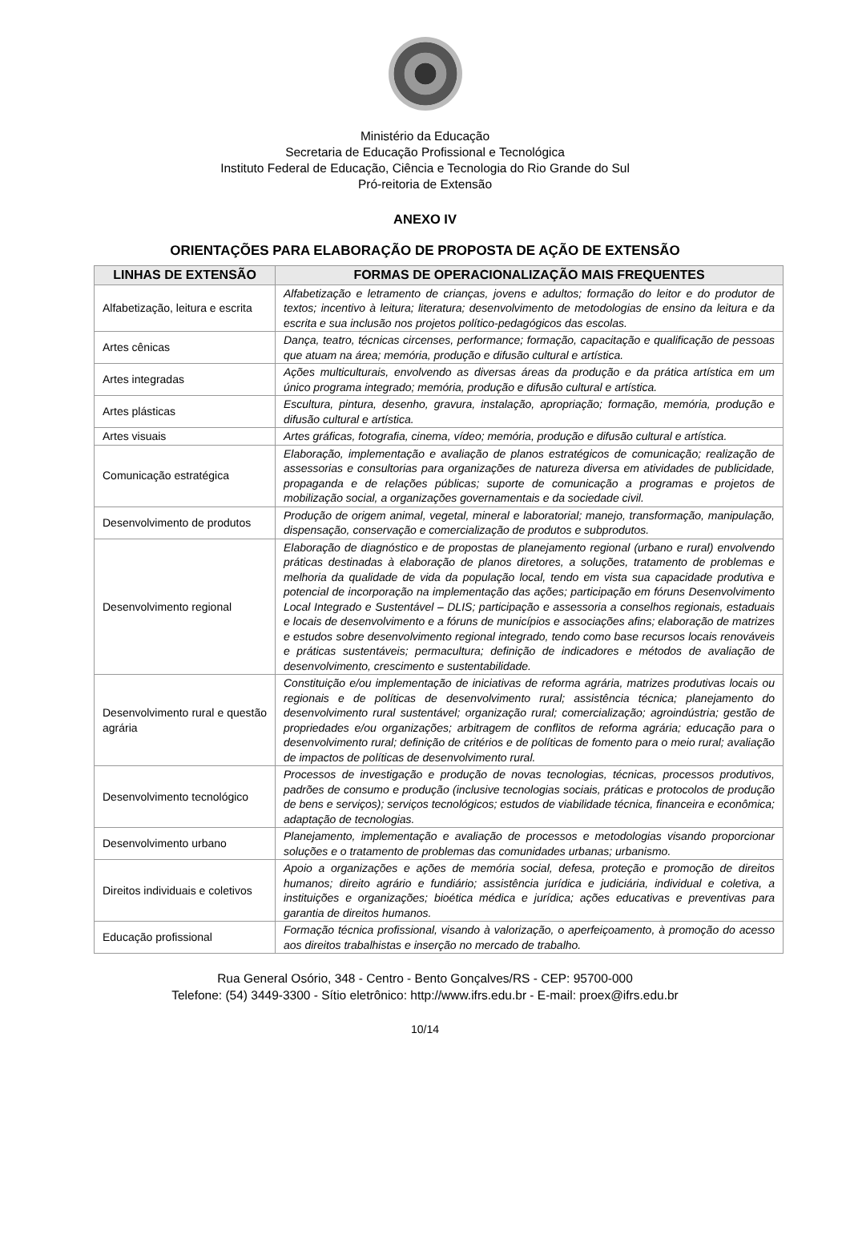Ministério da Educação
Secretaria de Educação Profissional e Tecnológica
Instituto Federal de Educação, Ciência e Tecnologia do Rio Grande do Sul
Pró-reitoria de Extensão
ANEXO IV
ORIENTAÇÕES PARA ELABORAÇÃO DE PROPOSTA DE AÇÃO DE EXTENSÃO
| LINHAS DE EXTENSÃO | FORMAS DE OPERACIONALIZAÇÃO MAIS FREQUENTES |
| --- | --- |
| Alfabetização, leitura e escrita | Alfabetização e letramento de crianças, jovens e adultos; formação do leitor e do produtor de textos; incentivo à leitura; literatura; desenvolvimento de metodologias de ensino da leitura e da escrita e sua inclusão nos projetos político-pedagógicos das escolas. |
| Artes cênicas | Dança, teatro, técnicas circenses, performance; formação, capacitação e qualificação de pessoas que atuam na área; memória, produção e difusão cultural e artística. |
| Artes integradas | Ações multiculturais, envolvendo as diversas áreas da produção e da prática artística em um único programa integrado; memória, produção e difusão cultural e artística. |
| Artes plásticas | Escultura, pintura, desenho, gravura, instalação, apropriação; formação, memória, produção e difusão cultural e artística. |
| Artes visuais | Artes gráficas, fotografia, cinema, vídeo; memória, produção e difusão cultural e artística. |
| Comunicação estratégica | Elaboração, implementação e avaliação de planos estratégicos de comunicação; realização de assessorias e consultorias para organizações de natureza diversa em atividades de publicidade, propaganda e de relações públicas; suporte de comunicação a programas e projetos de mobilização social, a organizações governamentais e da sociedade civil. |
| Desenvolvimento de produtos | Produção de origem animal, vegetal, mineral e laboratorial; manejo, transformação, manipulação, dispensação, conservação e comercialização de produtos e subprodutos. |
| Desenvolvimento regional | Elaboração de diagnóstico e de propostas de planejamento regional (urbano e rural) envolvendo práticas destinadas à elaboração de planos diretores, a soluções, tratamento de problemas e melhoria da qualidade de vida da população local, tendo em vista sua capacidade produtiva e potencial de incorporação na implementação das ações; participação em fóruns Desenvolvimento Local Integrado e Sustentável – DLIS; participação e assessoria a conselhos regionais, estaduais e locais de desenvolvimento e a fóruns de municípios e associações afins; elaboração de matrizes e estudos sobre desenvolvimento regional integrado, tendo como base recursos locais renováveis e práticas sustentáveis; permacultura; definição de indicadores e métodos de avaliação de desenvolvimento, crescimento e sustentabilidade. |
| Desenvolvimento rural e questão agrária | Constituição e/ou implementação de iniciativas de reforma agrária, matrizes produtivas locais ou regionais e de políticas de desenvolvimento rural; assistência técnica; planejamento do desenvolvimento rural sustentável; organização rural; comercialização; agroindústria; gestão de propriedades e/ou organizações; arbitragem de conflitos de reforma agrária; educação para o desenvolvimento rural; definição de critérios e de políticas de fomento para o meio rural; avaliação de impactos de políticas de desenvolvimento rural. |
| Desenvolvimento tecnológico | Processos de investigação e produção de novas tecnologias, técnicas, processos produtivos, padrões de consumo e produção (inclusive tecnologias sociais, práticas e protocolos de produção de bens e serviços); serviços tecnológicos; estudos de viabilidade técnica, financeira e econômica; adaptação de tecnologias. |
| Desenvolvimento urbano | Planejamento, implementação e avaliação de processos e metodologias visando proporcionar soluções e o tratamento de problemas das comunidades urbanas; urbanismo. |
| Direitos individuais e coletivos | Apoio a organizações e ações de memória social, defesa, proteção e promoção de direitos humanos; direito agrário e fundiário; assistência jurídica e judiciária, individual e coletiva, a instituições e organizações; bioética médica e jurídica; ações educativas e preventivas para garantia de direitos humanos. |
| Educação profissional | Formação técnica profissional, visando à valorização, o aperfeiçoamento, à promoção do acesso aos direitos trabalhistas e inserção no mercado de trabalho. |
Rua General Osório, 348 - Centro - Bento Gonçalves/RS - CEP: 95700-000
Telefone: (54) 3449-3300 - Sítio eletrônico: http://www.ifrs.edu.br - E-mail: proex@ifrs.edu.br
10/14